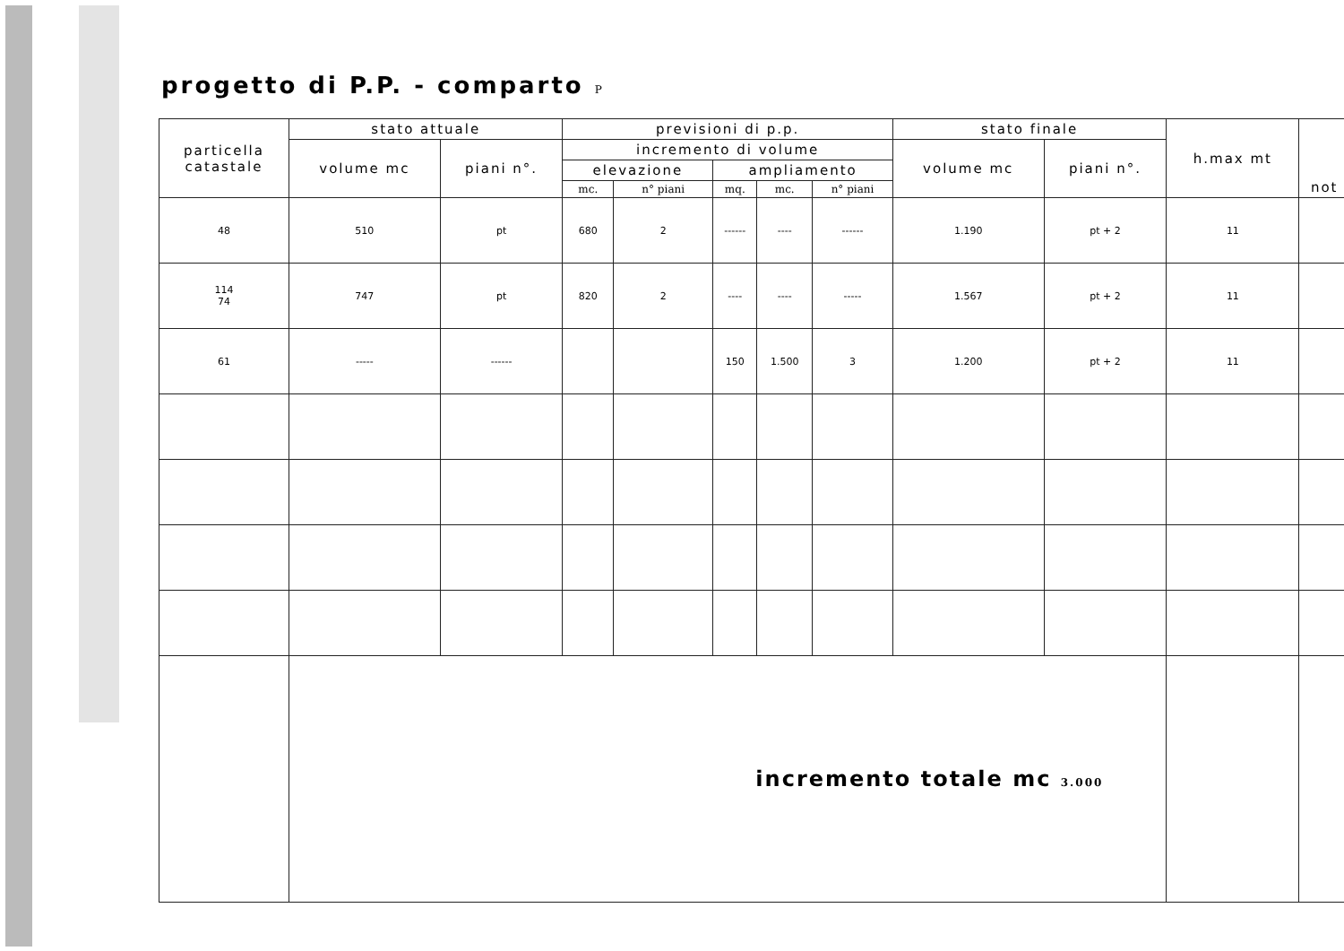progetto di P.P. - comparto P
| particella catastale | stato attuale | | previsioni di p.p. | | | | | stato finale | | h.max mt | not |
| --- | --- | --- | --- | --- | --- | --- | --- | --- | --- | --- | --- |
| | volume mc | piani n°. | incremento di volume | | | | | volume mc | piani n°. | | |
| | | | elevazione | | ampliamento | | | | | | |
| | | | mc. | n° piani | mq. | mc. | n° piani | | | | |
| 48 | 510 | pt | 680 | 2 | ------ | ---- | ------ | 1.190 | pt + 2 | 11 | |
| 114 74 | 747 | pt | 820 | 2 | ---- | ---- | ----- | 1.567 | pt + 2 | 11 | |
| 61 | ----- | ------ | | | 150 | 1.500 | 3 | 1.200 | pt + 2 | 11 | |
| | incremento totale mc 3.000 | | | | | | | | | | |